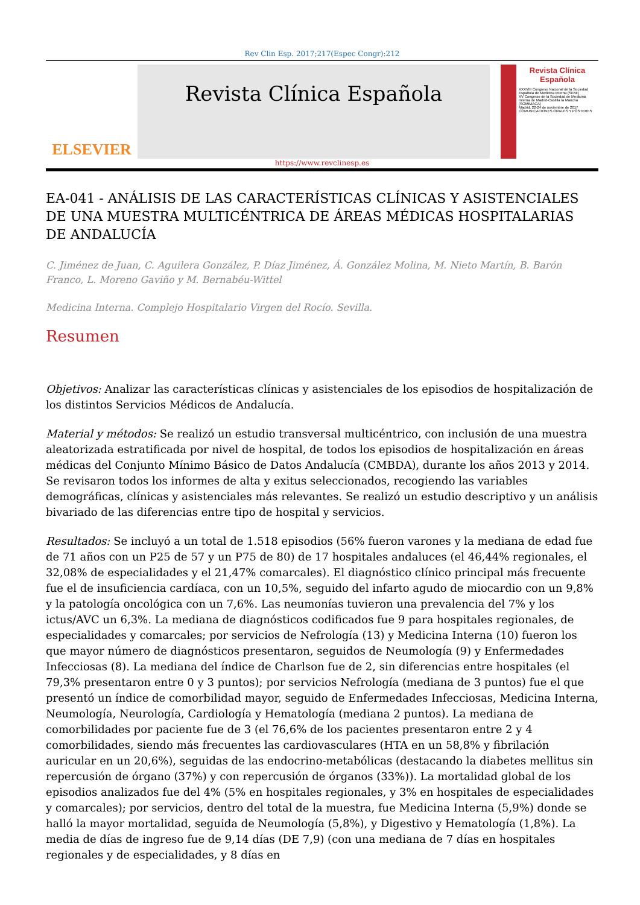Rev Clin Esp. 2017;217(Espec Congr):212
ELSEVIER
Revista Clínica Española
Revista Clínica Española
XXXVIII Congreso Nacional de la Sociedad Española de Medicina Interna (SEMI)
XV Congreso de la Sociedad de Medicina Interna de Madrid-Castilla la Mancha (SOMIMACA)
Madrid, 22-24 de noviembre de 2017
COMUNICACIONES ORALES Y PÓSTERES
https://www.revclinesp.es
EA-041 - ANÁLISIS DE LAS CARACTERÍSTICAS CLÍNICAS Y ASISTENCIALES DE UNA MUESTRA MULTICÉNTRICA DE ÁREAS MÉDICAS HOSPITALARIAS DE ANDALUCÍA
C. Jiménez de Juan, C. Aguilera González, P. Díaz Jiménez, Á. González Molina, M. Nieto Martín, B. Barón Franco, L. Moreno Gaviño y M. Bernabéu-Wittel
Medicina Interna. Complejo Hospitalario Virgen del Rocío. Sevilla.
Resumen
Objetivos: Analizar las características clínicas y asistenciales de los episodios de hospitalización de los distintos Servicios Médicos de Andalucía.
Material y métodos: Se realizó un estudio transversal multicéntrico, con inclusión de una muestra aleatorizada estratificada por nivel de hospital, de todos los episodios de hospitalización en áreas médicas del Conjunto Mínimo Básico de Datos Andalucía (CMBDA), durante los años 2013 y 2014. Se revisaron todos los informes de alta y exitus seleccionados, recogiendo las variables demográficas, clínicas y asistenciales más relevantes. Se realizó un estudio descriptivo y un análisis bivariado de las diferencias entre tipo de hospital y servicios.
Resultados: Se incluyó a un total de 1.518 episodios (56% fueron varones y la mediana de edad fue de 71 años con un P25 de 57 y un P75 de 80) de 17 hospitales andaluces (el 46,44% regionales, el 32,08% de especialidades y el 21,47% comarcales). El diagnóstico clínico principal más frecuente fue el de insuficiencia cardíaca, con un 10,5%, seguido del infarto agudo de miocardio con un 9,8% y la patología oncológica con un 7,6%. Las neumonías tuvieron una prevalencia del 7% y los ictus/AVC un 6,3%. La mediana de diagnósticos codificados fue 9 para hospitales regionales, de especialidades y comarcales; por servicios de Nefrología (13) y Medicina Interna (10) fueron los que mayor número de diagnósticos presentaron, seguidos de Neumología (9) y Enfermedades Infecciosas (8). La mediana del índice de Charlson fue de 2, sin diferencias entre hospitales (el 79,3% presentaron entre 0 y 3 puntos); por servicios Nefrología (mediana de 3 puntos) fue el que presentó un índice de comorbilidad mayor, seguido de Enfermedades Infecciosas, Medicina Interna, Neumología, Neurología, Cardiología y Hematología (mediana 2 puntos). La mediana de comorbilidades por paciente fue de 3 (el 76,6% de los pacientes presentaron entre 2 y 4 comorbilidades, siendo más frecuentes las cardiovasculares (HTA en un 58,8% y fibrilación auricular en un 20,6%), seguidas de las endocrino-metabólicas (destacando la diabetes mellitus sin repercusión de órgano (37%) y con repercusión de órganos (33%)). La mortalidad global de los episodios analizados fue del 4% (5% en hospitales regionales, y 3% en hospitales de especialidades y comarcales); por servicios, dentro del total de la muestra, fue Medicina Interna (5,9%) donde se halló la mayor mortalidad, seguida de Neumología (5,8%), y Digestivo y Hematología (1,8%). La media de días de ingreso fue de 9,14 días (DE 7,9) (con una mediana de 7 días en hospitales regionales y de especialidades, y 8 días en